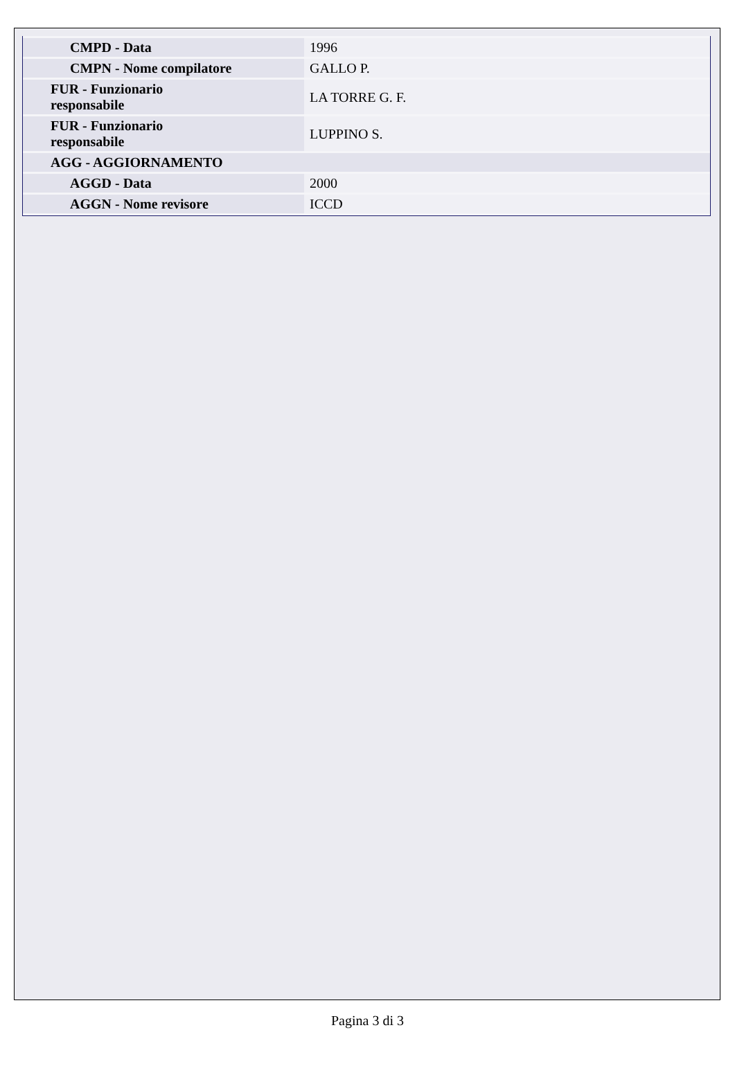| CMPD - Data | 1996 |
| CMPN - Nome compilatore | GALLO P. |
| FUR - Funzionario responsabile | LA TORRE G. F. |
| FUR - Funzionario responsabile | LUPPINO S. |
| AGG - AGGIORNAMENTO | |
| AGGD - Data | 2000 |
| AGGN - Nome revisore | ICCD |
Pagina 3 di 3